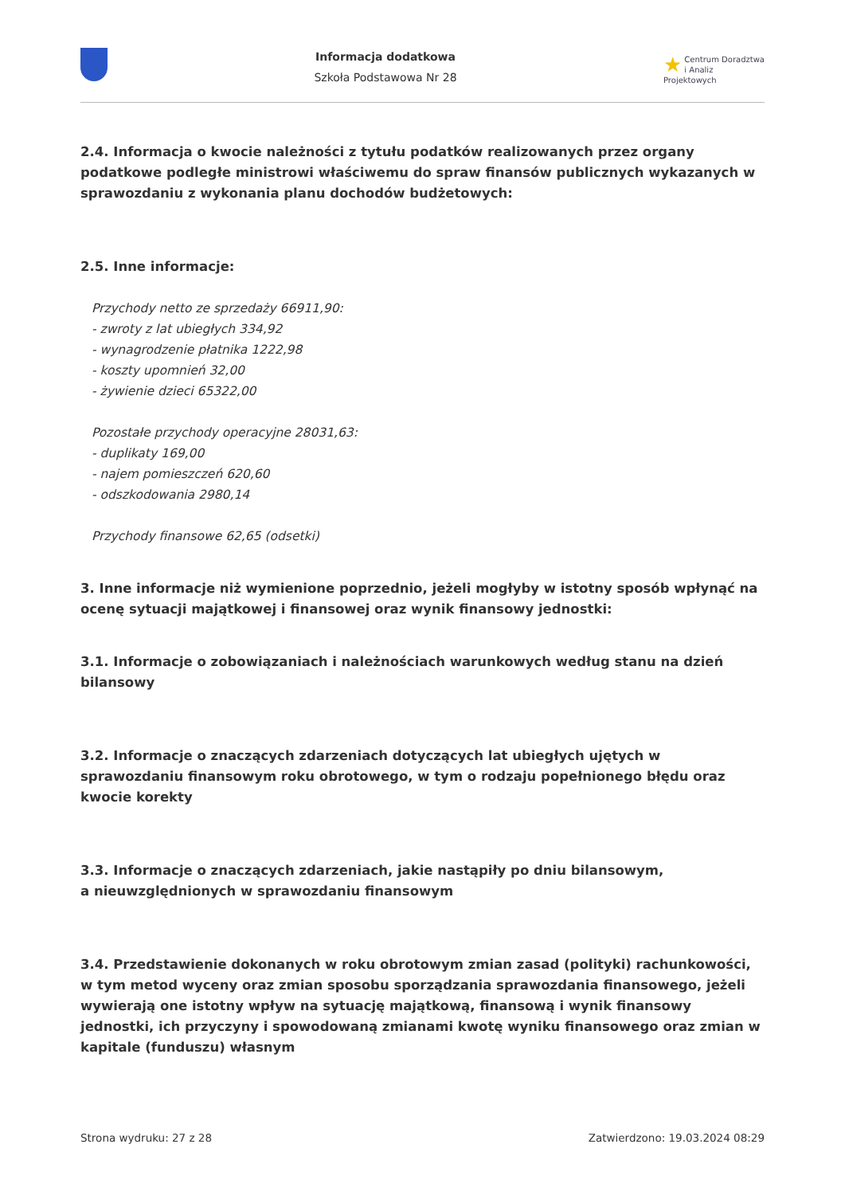Informacja dodatkowa
Szkoła Podstawowa Nr 28
★ Centrum Doradztwa
i Analiz Projektowych
2.4. Informacja o kwocie należności z tytułu podatków realizowanych przez organy podatkowe podległe ministrowi właściwemu do spraw finansów publicznych wykazanych w sprawozdaniu z wykonania planu dochodów budżetowych:
2.5. Inne informacje:
Przychody netto ze sprzedaży 66911,90:
- zwroty z lat ubiegłych 334,92
- wynagrodzenie płatnika 1222,98
- koszty upomnień 32,00
- żywienie dzieci 65322,00
Pozostałe przychody operacyjne 28031,63:
- duplikaty 169,00
- najem pomieszczeń 620,60
- odszkodowania 2980,14
Przychody finansowe 62,65 (odsetki)
3. Inne informacje niż wymienione poprzednio, jeżeli mogłyby w istotny sposób wpłynąć na ocenę sytuacji majątkowej i finansowej oraz wynik finansowy jednostki:
3.1. Informacje o zobowiązaniach i należnościach warunkowych według stanu na dzień bilansowy
3.2. Informacje o znaczących zdarzeniach dotyczących lat ubiegłych ujętych w sprawozdaniu finansowym roku obrotowego, w tym o rodzaju popełnionego błędu oraz kwocie korekty
3.3. Informacje o znaczących zdarzeniach, jakie nastąpiły po dniu bilansowym,
a nieuwzględnionych w sprawozdaniu finansowym
3.4. Przedstawienie dokonanych w roku obrotowym zmian zasad (polityki) rachunkowości, w tym metod wyceny oraz zmian sposobu sporządzania sprawozdania finansowego, jeżeli wywierają one istotny wpływ na sytuację majątkową, finansową i wynik finansowy jednostki, ich przyczyny i spowodowaną zmianami kwotę wyniku finansowego oraz zmian w kapitale (funduszu) własnym
Strona wydruku: 27 z 28 Zatwierdzono: 19.03.2024 08:29